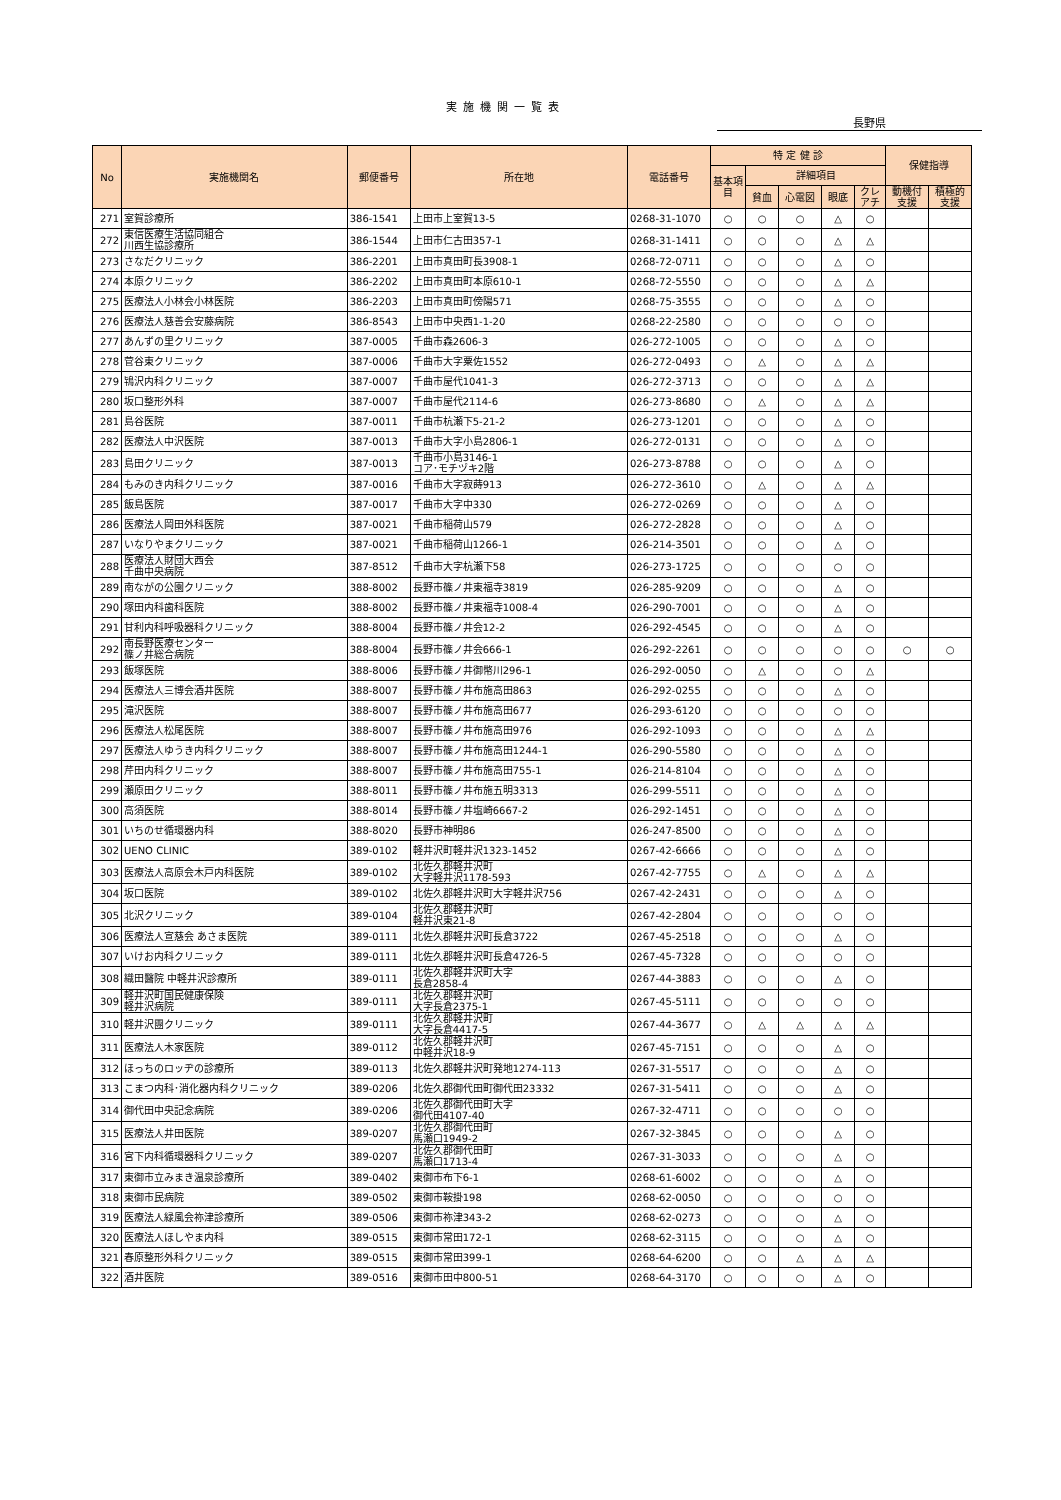実施機関一覧表
長野県
| No | 実施機関名 | 郵便番号 | 所在地 | 電話番号 | 特 定 健 診 | | | | | 保健指導 | |
| --- | --- | --- | --- | --- | --- | --- | --- | --- | --- | --- | --- |
| | | | | | 基本項目 | 詳細項目 | | | | | |
| | | | | | | 貧血 | 心電図 | 眼底 | クレアチ | 動機付支援 | 積極的支援 |
| 271 | 室賀診療所 | 386-1541 | 上田市上室賀13-5 | 0268-31-1070 | ○ | ○ | ○ | △ | ○ | | |
| 272 | 東信医療生活協同組合 川西生協診療所 | 386-1544 | 上田市仁古田357-1 | 0268-31-1411 | ○ | ○ | ○ | △ | △ | | |
| 273 | さなだクリニック | 386-2201 | 上田市真田町長3908-1 | 0268-72-0711 | ○ | ○ | ○ | △ | ○ | | |
| 274 | 本原クリニック | 386-2202 | 上田市真田町本原610-1 | 0268-72-5550 | ○ | ○ | ○ | △ | △ | | |
| 275 | 医療法人小林会小林医院 | 386-2203 | 上田市真田町傍陽571 | 0268-75-3555 | ○ | ○ | ○ | △ | ○ | | |
| 276 | 医療法人慈善会安藤病院 | 386-8543 | 上田市中央西1-1-20 | 0268-22-2580 | ○ | ○ | ○ | ○ | ○ | | |
| 277 | あんずの里クリニック | 387-0005 | 千曲市森2606-3 | 026-272-1005 | ○ | ○ | ○ | △ | ○ | | |
| 278 | 菅谷東クリニック | 387-0006 | 千曲市大字粟佐1552 | 026-272-0493 | ○ | △ | ○ | △ | △ | | |
| 279 | 鴇沢内科クリニック | 387-0007 | 千曲市屋代1041-3 | 026-272-3713 | ○ | ○ | ○ | △ | △ | | |
| 280 | 坂口整形外科 | 387-0007 | 千曲市屋代2114-6 | 026-273-8680 | ○ | △ | ○ | △ | △ | | |
| 281 | 島谷医院 | 387-0011 | 千曲市杭瀬下5-21-2 | 026-273-1201 | ○ | ○ | ○ | △ | ○ | | |
| 282 | 医療法人中沢医院 | 387-0013 | 千曲市大字小島2806-1 | 026-272-0131 | ○ | ○ | ○ | △ | ○ | | |
| 283 | 島田クリニック | 387-0013 | 千曲市小島3146-1 コア･モチヅキ2階 | 026-273-8788 | ○ | ○ | ○ | △ | ○ | | |
| 284 | もみのき内科クリニック | 387-0016 | 千曲市大字寂蒔913 | 026-272-3610 | ○ | △ | ○ | △ | △ | | |
| 285 | 飯島医院 | 387-0017 | 千曲市大字中330 | 026-272-0269 | ○ | ○ | ○ | △ | ○ | | |
| 286 | 医療法人岡田外科医院 | 387-0021 | 千曲市稲荷山579 | 026-272-2828 | ○ | ○ | ○ | △ | ○ | | |
| 287 | いなりやまクリニック | 387-0021 | 千曲市稲荷山1266-1 | 026-214-3501 | ○ | ○ | ○ | △ | ○ | | |
| 288 | 医療法人財団大西会 千曲中央病院 | 387-8512 | 千曲市大字杭瀬下58 | 026-273-1725 | ○ | ○ | ○ | ○ | ○ | | |
| 289 | 南ながの公園クリニック | 388-8002 | 長野市篠ノ井東福寺3819 | 026-285-9209 | ○ | ○ | ○ | △ | ○ | | |
| 290 | 塚田内科歯科医院 | 388-8002 | 長野市篠ノ井東福寺1008-4 | 026-290-7001 | ○ | ○ | ○ | △ | ○ | | |
| 291 | 甘利内科呼吸器科クリニック | 388-8004 | 長野市篠ノ井会12-2 | 026-292-4545 | ○ | ○ | ○ | △ | ○ | | |
| 292 | 南長野医療センター 篠ノ井総合病院 | 388-8004 | 長野市篠ノ井会666-1 | 026-292-2261 | ○ | ○ | ○ | ○ | ○ | ○ | ○ |
| 293 | 飯塚医院 | 388-8006 | 長野市篠ノ井御幣川296-1 | 026-292-0050 | ○ | △ | ○ | ○ | △ | | |
| 294 | 医療法人三博会酒井医院 | 388-8007 | 長野市篠ノ井布施高田863 | 026-292-0255 | ○ | ○ | ○ | △ | ○ | | |
| 295 | 滝沢医院 | 388-8007 | 長野市篠ノ井布施高田677 | 026-293-6120 | ○ | ○ | ○ | ○ | ○ | | |
| 296 | 医療法人松尾医院 | 388-8007 | 長野市篠ノ井布施高田976 | 026-292-1093 | ○ | ○ | ○ | △ | △ | | |
| 297 | 医療法人ゆうき内科クリニック | 388-8007 | 長野市篠ノ井布施高田1244-1 | 026-290-5580 | ○ | ○ | ○ | △ | ○ | | |
| 298 | 芹田内科クリニック | 388-8007 | 長野市篠ノ井布施高田755-1 | 026-214-8104 | ○ | ○ | ○ | △ | ○ | | |
| 299 | 瀬原田クリニック | 388-8011 | 長野市篠ノ井布施五明3313 | 026-299-5511 | ○ | ○ | ○ | △ | ○ | | |
| 300 | 高須医院 | 388-8014 | 長野市篠ノ井塩崎6667-2 | 026-292-1451 | ○ | ○ | ○ | △ | ○ | | |
| 301 | いちのせ循環器内科 | 388-8020 | 長野市神明86 | 026-247-8500 | ○ | ○ | ○ | △ | ○ | | |
| 302 | UENO CLINIC | 389-0102 | 軽井沢町軽井沢1323-1452 | 0267-42-6666 | ○ | ○ | ○ | △ | ○ | | |
| 303 | 医療法人高原会木戸内科医院 | 389-0102 | 北佐久郡軽井沢町 大字軽井沢1178-593 | 0267-42-7755 | ○ | △ | ○ | △ | △ | | |
| 304 | 坂口医院 | 389-0102 | 北佐久郡軽井沢町大字軽井沢756 | 0267-42-2431 | ○ | ○ | ○ | △ | ○ | | |
| 305 | 北沢クリニック | 389-0104 | 北佐久郡軽井沢町 軽井沢東21-8 | 0267-42-2804 | ○ | ○ | ○ | ○ | ○ | | |
| 306 | 医療法人宣慈会 あさま医院 | 389-0111 | 北佐久郡軽井沢町長倉3722 | 0267-45-2518 | ○ | ○ | ○ | △ | ○ | | |
| 307 | いけお内科クリニック | 389-0111 | 北佐久郡軽井沢町長倉4726-5 | 0267-45-7328 | ○ | ○ | ○ | ○ | ○ | | |
| 308 | 織田醫院 中軽井沢診療所 | 389-0111 | 北佐久郡軽井沢町大字 長倉2858-4 | 0267-44-3883 | ○ | ○ | ○ | △ | ○ | | |
| 309 | 軽井沢町国民健康保険 軽井沢病院 | 389-0111 | 北佐久郡軽井沢町 大字長倉2375-1 | 0267-45-5111 | ○ | ○ | ○ | ○ | ○ | | |
| 310 | 軽井沢團クリニック | 389-0111 | 北佐久郡軽井沢町 大字長倉4417-5 | 0267-44-3677 | ○ | △ | △ | △ | △ | | |
| 311 | 医療法人木家医院 | 389-0112 | 北佐久郡軽井沢町 中軽井沢18-9 | 0267-45-7151 | ○ | ○ | ○ | △ | ○ | | |
| 312 | ほっちのロッヂの診療所 | 389-0113 | 北佐久郡軽井沢町発地1274-113 | 0267-31-5517 | ○ | ○ | ○ | △ | ○ | | |
| 313 | こまつ内科･消化器内科クリニック | 389-0206 | 北佐久郡御代田町御代田23332 | 0267-31-5411 | ○ | ○ | ○ | △ | ○ | | |
| 314 | 御代田中央記念病院 | 389-0206 | 北佐久郡御代田町大字 御代田4107-40 | 0267-32-4711 | ○ | ○ | ○ | ○ | ○ | | |
| 315 | 医療法人井田医院 | 389-0207 | 北佐久郡御代田町 馬瀬口1949-2 | 0267-32-3845 | ○ | ○ | ○ | △ | ○ | | |
| 316 | 宮下内科循環器科クリニック | 389-0207 | 北佐久郡御代田町 馬瀬口1713-4 | 0267-31-3033 | ○ | ○ | ○ | △ | ○ | | |
| 317 | 東御市立みまき温泉診療所 | 389-0402 | 東御市布下6-1 | 0268-61-6002 | ○ | ○ | ○ | △ | ○ | | |
| 318 | 東御市民病院 | 389-0502 | 東御市鞍掛198 | 0268-62-0050 | ○ | ○ | ○ | ○ | ○ | | |
| 319 | 医療法人緑風会祢津診療所 | 389-0506 | 東御市祢津343-2 | 0268-62-0273 | ○ | ○ | ○ | △ | ○ | | |
| 320 | 医療法人ほしやま内科 | 389-0515 | 東御市常田172-1 | 0268-62-3115 | ○ | ○ | ○ | △ | ○ | | |
| 321 | 春原整形外科クリニック | 389-0515 | 東御市常田399-1 | 0268-64-6200 | ○ | ○ | △ | △ | △ | | |
| 322 | 酒井医院 | 389-0516 | 東御市田中800-51 | 0268-64-3170 | ○ | ○ | ○ | △ | ○ | | |